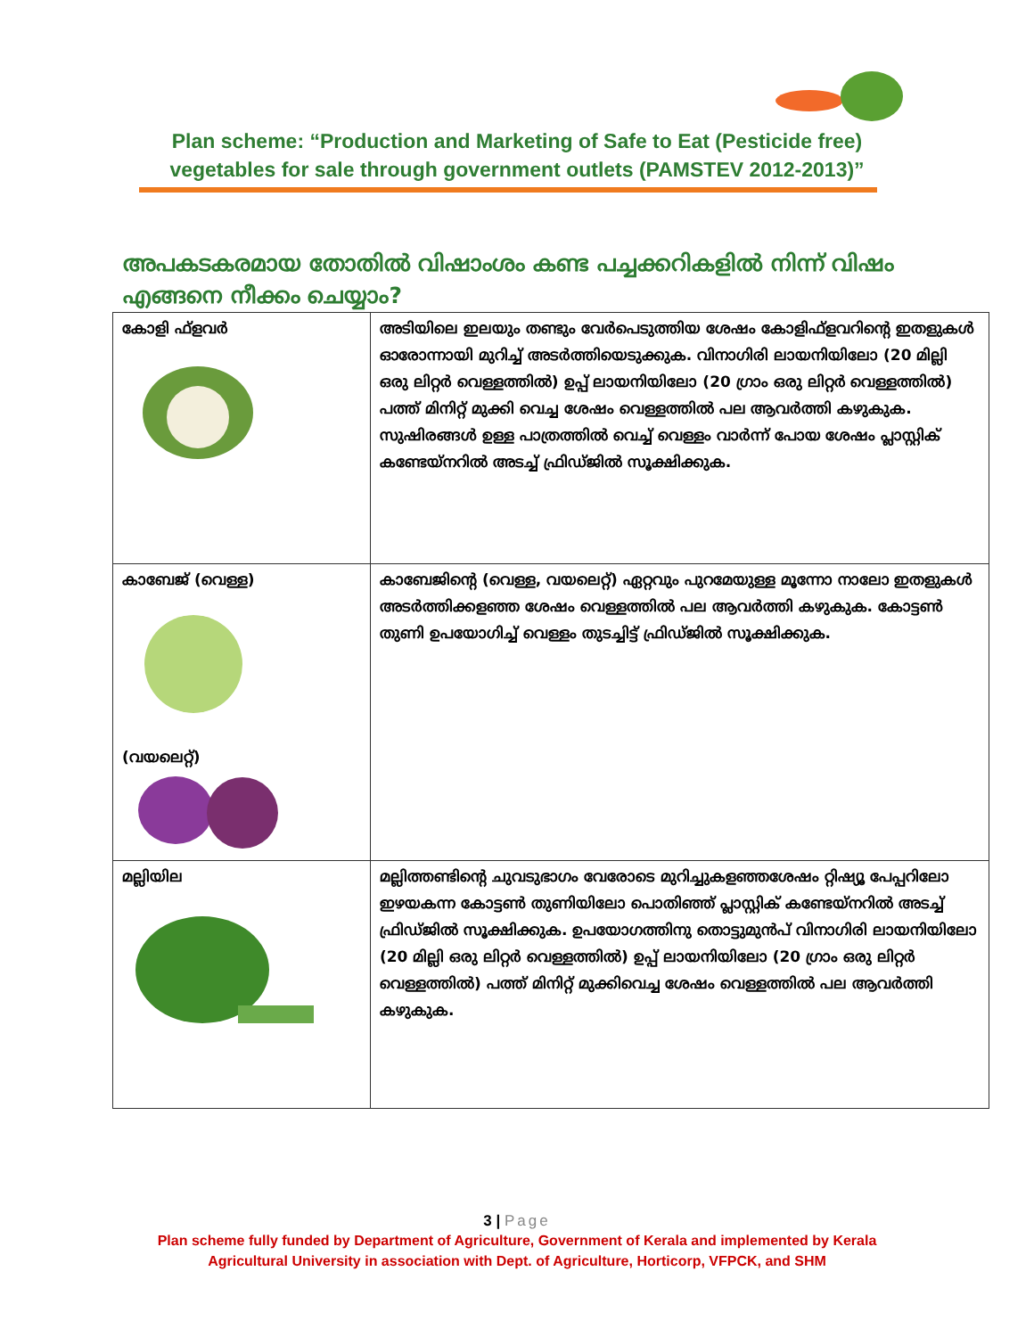Plan scheme: “Production and Marketing of Safe to Eat (Pesticide free)
vegetables for sale through government outlets (PAMSTEV 2012-2013)”
അപകടകരമായ തോതിൽ വിഷാംശം കണ്ട പച്ചക്കറികളിൽ നിന്ന് വിഷം എങ്ങനെ നീക്കം ചെയ്യാം?
| കോളി ഫ്ളവർ | അടിയിലെ ഇലയും തണ്ടും വേർപെടുത്തിയ ശേഷം കോളിഫ്ളവറിന്റെ ഇതളുകൾ ഓരോന്നായി മുറിച്ച് അടർത്തിയെടുക്കുക. വിനാഗിരി ലായനിയിലോ (20 മില്ലി ഒരു ലിറ്റർ വെള്ളത്തിൽ) ഉപ്പ് ലായനിയിലോ (20 ഗ്രാം ഒരു ലിറ്റർ വെള്ളത്തിൽ) പത്ത് മിനിറ്റ് മുക്കി വെച്ച ശേഷം വെള്ളത്തിൽ പല ആവർത്തി കഴുകുക. സുഷിരങ്ങൾ ഉള്ള പാത്രത്തിൽ വെച്ച് വെള്ളം വാർന്ന് പോയ ശേഷം പ്ലാസ്റ്റിക് കണ്ടേയ്നറിൽ അടച്ച് ഫ്രിഡ്ജിൽ സൂക്ഷിക്കുക. |
| കാബേജ് (വെള്ള) (വയലെറ്റ്) | കാബേജിന്റെ (വെള്ള, വയലെറ്റ്) ഏറ്റവും പുറമേയുള്ള മൂന്നോ നാലോ ഇതളുകൾ അടർത്തിക്കളഞ്ഞ ശേഷം വെള്ളത്തിൽ പല ആവർത്തി കഴുകുക. കോട്ടൺ തുണി ഉപയോഗിച്ച് വെള്ളം തുടച്ചിട്ട് ഫ്രിഡ്ജിൽ സൂക്ഷിക്കുക. |
| മല്ലിയില | മല്ലിത്തണ്ടിന്റെ ചുവടുഭാഗം വേരോടെ മുറിച്ചുകളഞ്ഞശേഷം റ്റിഷ്യൂ പേപ്പറിലോ ഇഴയകന്ന കോട്ടൺ തുണിയിലോ പൊതിഞ്ഞ് പ്ലാസ്റ്റിക് കണ്ടേയ്നറിൽ അടച്ച് ഫ്രിഡ്ജിൽ സൂക്ഷിക്കുക. ഉപയോഗത്തിനു തൊട്ടുമുൻപ് വിനാഗിരി ലായനിയിലോ (20 മില്ലി ഒരു ലിറ്റർ വെള്ളത്തിൽ) ഉപ്പ് ലായനിയിലോ (20 ഗ്രാം ഒരു ലിറ്റർ വെള്ളത്തിൽ) പത്ത് മിനിറ്റ് മുക്കിവെച്ച ശേഷം വെള്ളത്തിൽ പല ആവർത്തി കഴുകുക. |
3 | Page
Plan scheme fully funded by Department of Agriculture, Government of Kerala and implemented by Kerala
Agricultural University in association with Dept. of Agriculture, Horticorp, VFPCK, and SHM